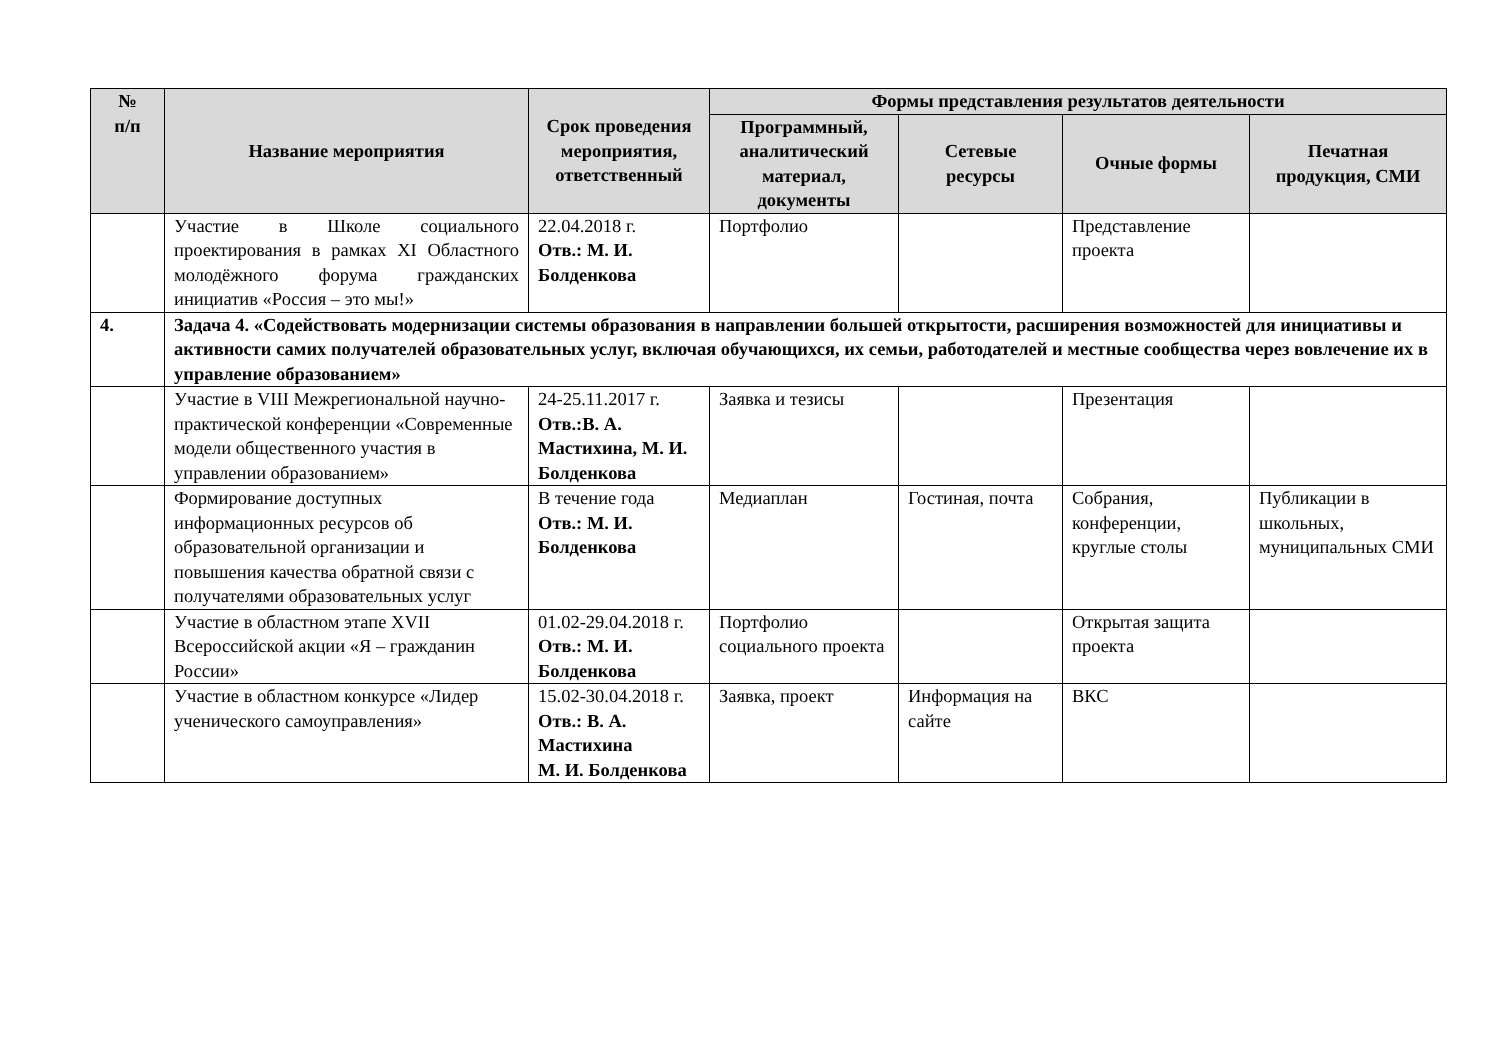| № п/п | Название мероприятия | Срок проведения мероприятия, ответственный | Формы представления результатов деятельности | | | |
| --- | --- | --- | --- | --- | --- | --- |
| | | | Программный, аналитический материал, документы | Сетевые ресурсы | Очные формы | Печатная продукция, СМИ |
| | Участие в Школе социального проектирования в рамках XI Областного молодёжного форума гражданских инициатив «Россия – это мы!» | 22.04.2018 г. Отв.: М. И. Болденкова | Портфолио | | Представление проекта | |
| 4. | Задача 4. «Содействовать модернизации системы образования в направлении большей открытости, расширения возможностей для инициативы и активности самих получателей образовательных услуг, включая обучающихся, их семьи, работодателей и местные сообщества через вовлечение их в управление образованием» | | | | | |
| | Участие в VIII Межрегиональной научно-практической конференции «Современные модели общественного участия в управлении образованием» | 24-25.11.2017 г. Отв.:В. А. Мастихина, М. И. Болденкова | Заявка и тезисы | | Презентация | |
| | Формирование доступных информационных ресурсов об образовательной организации и повышения качества обратной связи с получателями образовательных услуг | В течение года Отв.: М. И. Болденкова | Медиаплан | Гостиная, почта | Собрания, конференции, круглые столы | Публикации в школьных, муниципальных СМИ |
| | Участие в областном этапе XVII Всероссийской акции «Я – гражданин России» | 01.02-29.04.2018 г. Отв.: М. И. Болденкова | Портфолио социального проекта | | Открытая защита проекта | |
| | Участие в областном конкурсе «Лидер ученического самоуправления» | 15.02-30.04.2018 г. Отв.: В. А. Мастихина М. И. Болденкова | Заявка, проект | Информация на сайте | ВКС | |